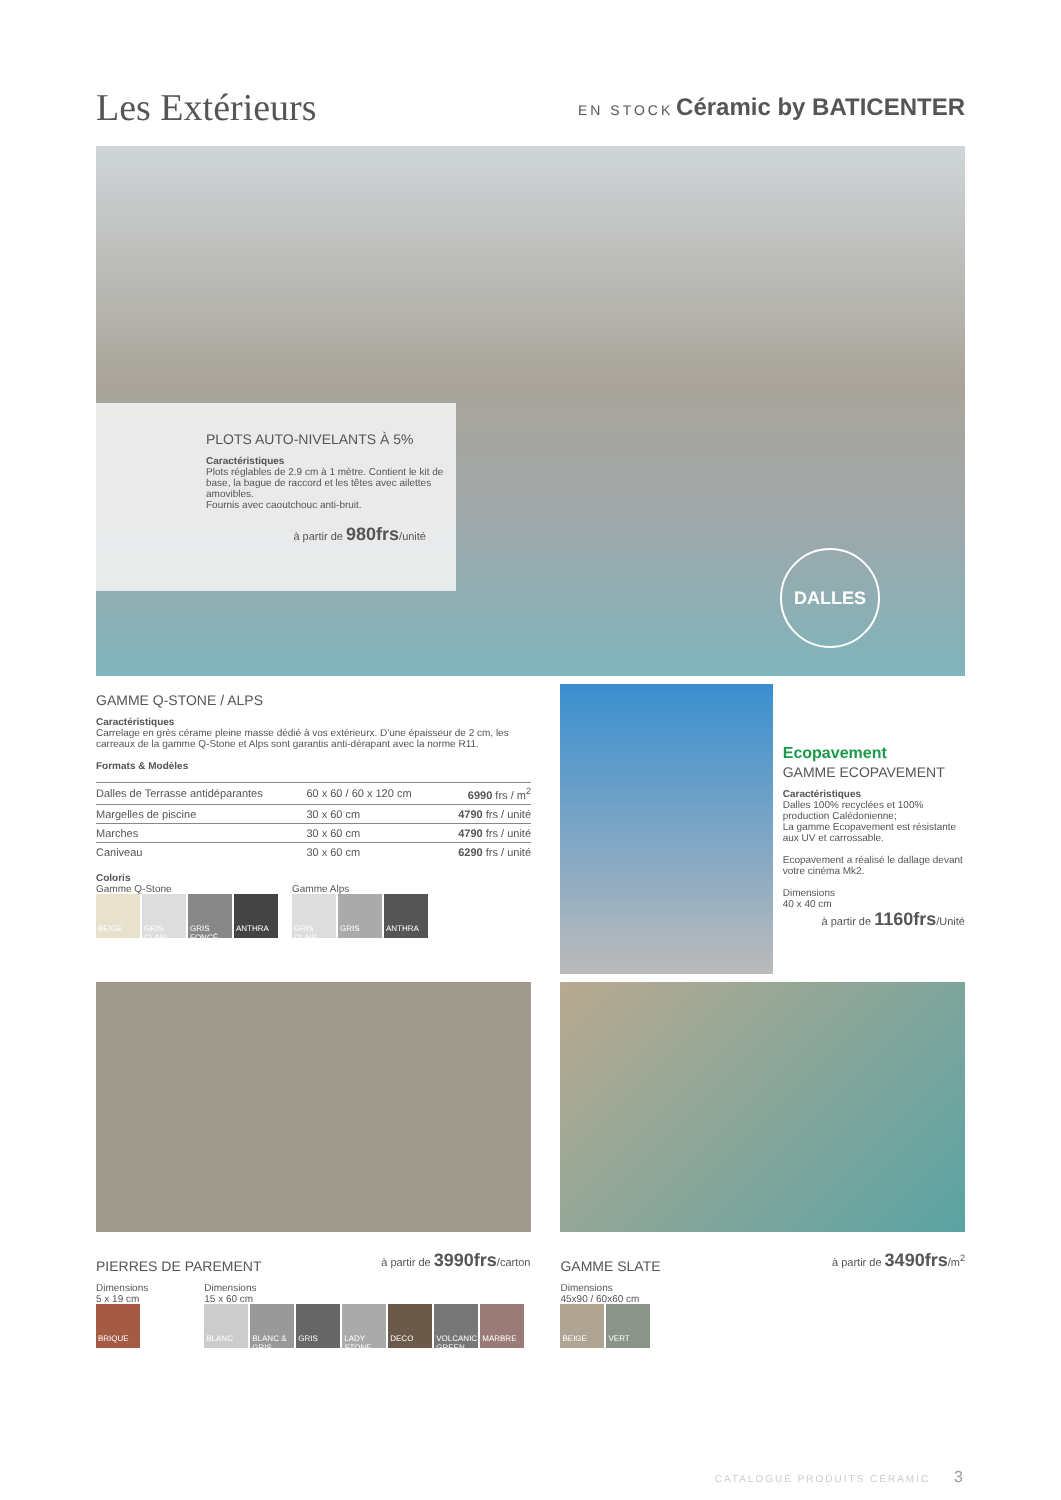Les Extérieurs
EN STOCK Céramic by BATICENTER
PLOTS AUTO-NIVELANTS À 5%
Caractéristiques
Plots réglables de 2.9 cm à 1 mètre. Contient le kit de base, la bague de raccord et les têtes avec ailettes amovibles.
Fournis avec caoutchouc anti-bruit.
à partir de 980frs/unité
DALLES
GAMME Q-STONE / ALPS
Caractéristiques
Carrelage en grès cérame pleine masse dédié à vos extérieurx. D'une épaisseur de 2 cm, les carreaux de la gamme Q-Stone et Alps sont garantis anti-dérapant avec la norme R11.
Formats & Modèles
| Dalles de Terrasse antidéparantes | 60 x 60 / 60 x 120 cm | 6990 frs / m<sup>2</sup> |
| Margelles de piscine | 30 x 60 cm | 4790 frs / unité |
| Marches | 30 x 60 cm | 4790 frs / unité |
| Caniveau | 30 x 60 cm | 6290 frs / unité |
Coloris
Gamme Q-Stone
BEIGE GRIS CLAIR GRIS FONCÉ ANTHRA
Gamme Alps
GRIS CLAIR GRIS ANTHRA
Ecopavement
GAMME ECOPAVEMENT
Caractéristiques
Dalles 100% recyclées et 100% production Calédonienne;
La gamme Ecopavement est résistante aux UV et carrossable.
Ecopavement a réalisé le dallage devant votre cinéma Mk2.
Dimensions
40 x 40 cm
à partir de 1160frs/Unité
PIERRES DE PAREMENT
à partir de 3990frs/carton
Dimensions
5 x 19 cm
BRIQUE
Dimensions
15 x 60 cm
BLANC BLANC & GRIS GRIS LADY STONE DECO VOLCANIC GREEN MARBRE
GAMME SLATE
à partir de 3490frs/m<sup>2</sup>
Dimensions
45x90 / 60x60 cm
BEIGE VERT
CATALOGUE PRODUITS CÉRAMIC 3